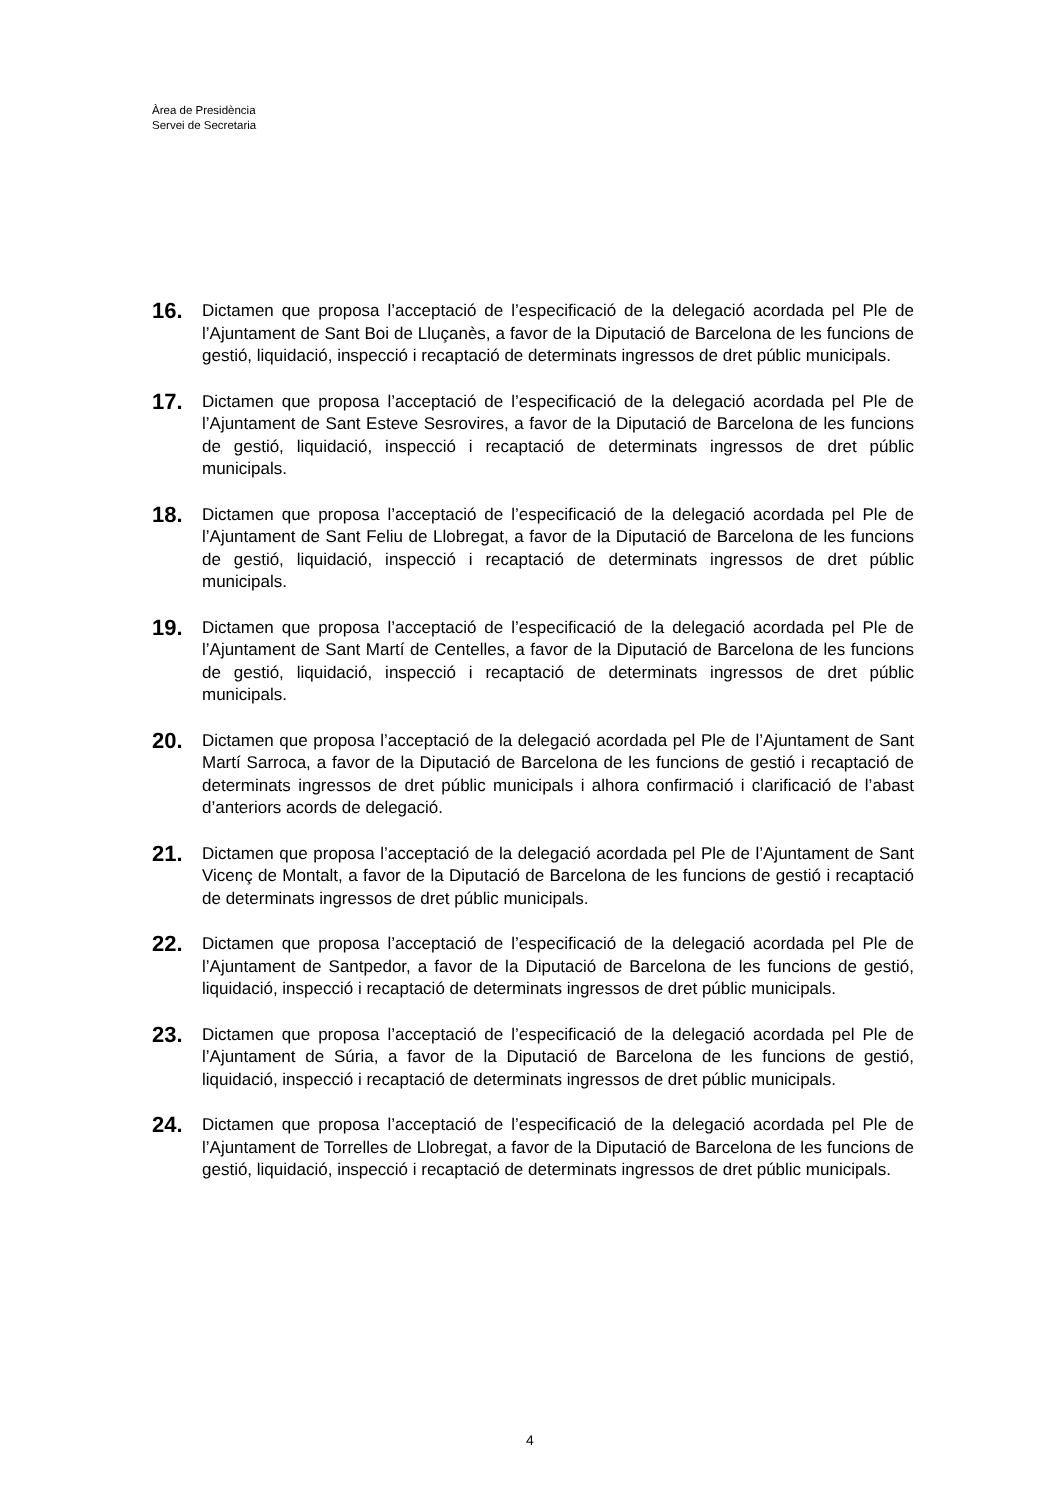Àrea de Presidència
Servei de Secretaria
16.
Dictamen que proposa l’acceptació de l’especificació de la delegació acordada pel Ple de l’Ajuntament de Sant Boi de Lluçanès, a favor de la Diputació de Barcelona de les funcions de gestió, liquidació, inspecció i recaptació de determinats ingressos de dret públic municipals.
17.
Dictamen que proposa l’acceptació de l’especificació de la delegació acordada pel Ple de l’Ajuntament de Sant Esteve Sesrovires, a favor de la Diputació de Barcelona de les funcions de gestió, liquidació, inspecció i recaptació de determinats ingressos de dret públic municipals.
18.
Dictamen que proposa l’acceptació de l’especificació de la delegació acordada pel Ple de l’Ajuntament de Sant Feliu de Llobregat, a favor de la Diputació de Barcelona de les funcions de gestió, liquidació, inspecció i recaptació de determinats ingressos de dret públic municipals.
19.
Dictamen que proposa l’acceptació de l’especificació de la delegació acordada pel Ple de l’Ajuntament de Sant Martí de Centelles, a favor de la Diputació de Barcelona de les funcions de gestió, liquidació, inspecció i recaptació de determinats ingressos de dret públic municipals.
20.
Dictamen que proposa l’acceptació de la delegació acordada pel Ple de l’Ajuntament de Sant Martí Sarroca, a favor de la Diputació de Barcelona de les funcions de gestió i recaptació de determinats ingressos de dret públic municipals i alhora confirmació i clarificació de l’abast d’anteriors acords de delegació.
21.
Dictamen que proposa l’acceptació de la delegació acordada pel Ple de l’Ajuntament de Sant Vicenç de Montalt, a favor de la Diputació de Barcelona de les funcions de gestió i recaptació de determinats ingressos de dret públic municipals.
22.
Dictamen que proposa l’acceptació de l’especificació de la delegació acordada pel Ple de l’Ajuntament de Santpedor, a favor de la Diputació de Barcelona de les funcions de gestió, liquidació, inspecció i recaptació de determinats ingressos de dret públic municipals.
23.
Dictamen que proposa l’acceptació de l’especificació de la delegació acordada pel Ple de l’Ajuntament de Súria, a favor de la Diputació de Barcelona de les funcions de gestió, liquidació, inspecció i recaptació de determinats ingressos de dret públic municipals.
24.
Dictamen que proposa l’acceptació de l’especificació de la delegació acordada pel Ple de l’Ajuntament de Torrelles de Llobregat, a favor de la Diputació de Barcelona de les funcions de gestió, liquidació, inspecció i recaptació de determinats ingressos de dret públic municipals.
4